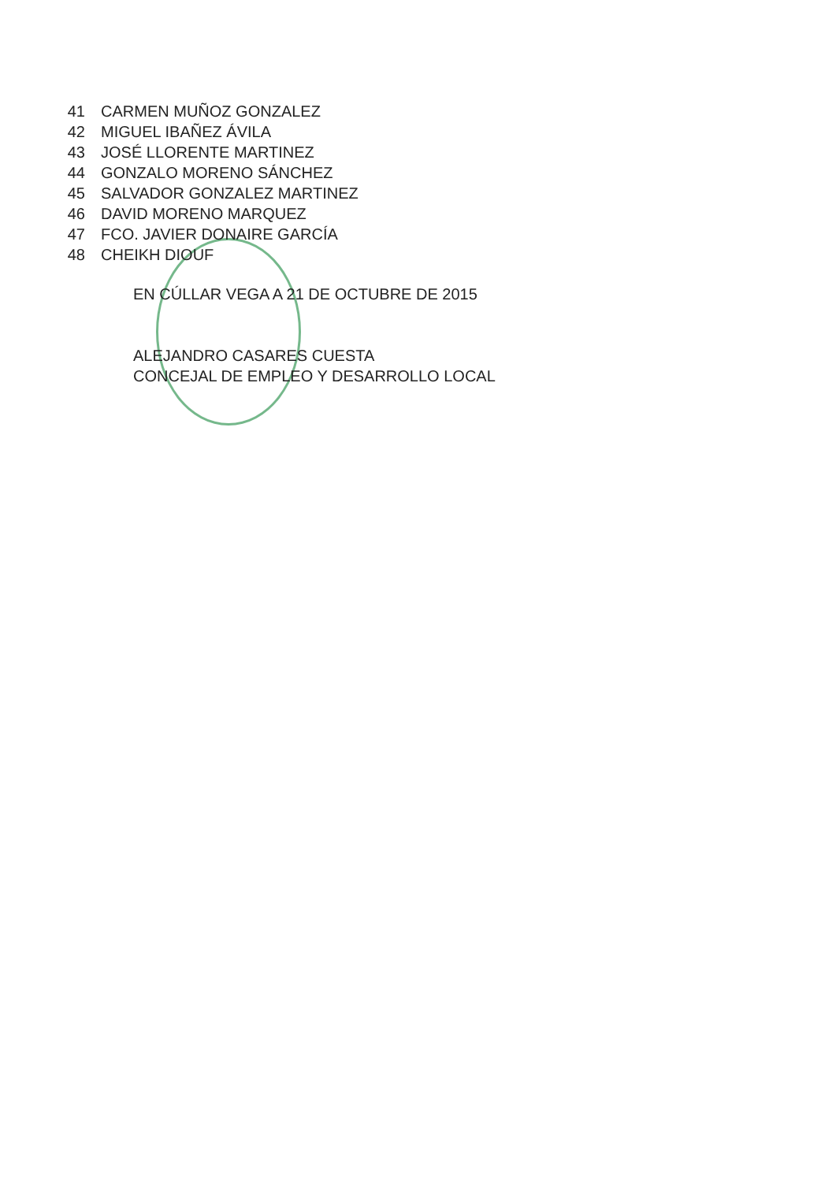41 CARMEN MUÑOZ GONZALEZ
42 MIGUEL IBAÑEZ ÁVILA
43 JOSÉ LLORENTE MARTINEZ
44 GONZALO MORENO SÁNCHEZ
45 SALVADOR GONZALEZ MARTINEZ
46 DAVID MORENO MARQUEZ
47 FCO. JAVIER DONAIRE GARCÍA
48 CHEIKH DIOUF
EN CÚLLAR VEGA A 21 DE OCTUBRE DE 2015
ALEJANDRO CASARES CUESTA
CONCEJAL DE EMPLEO Y DESARROLLO LOCAL